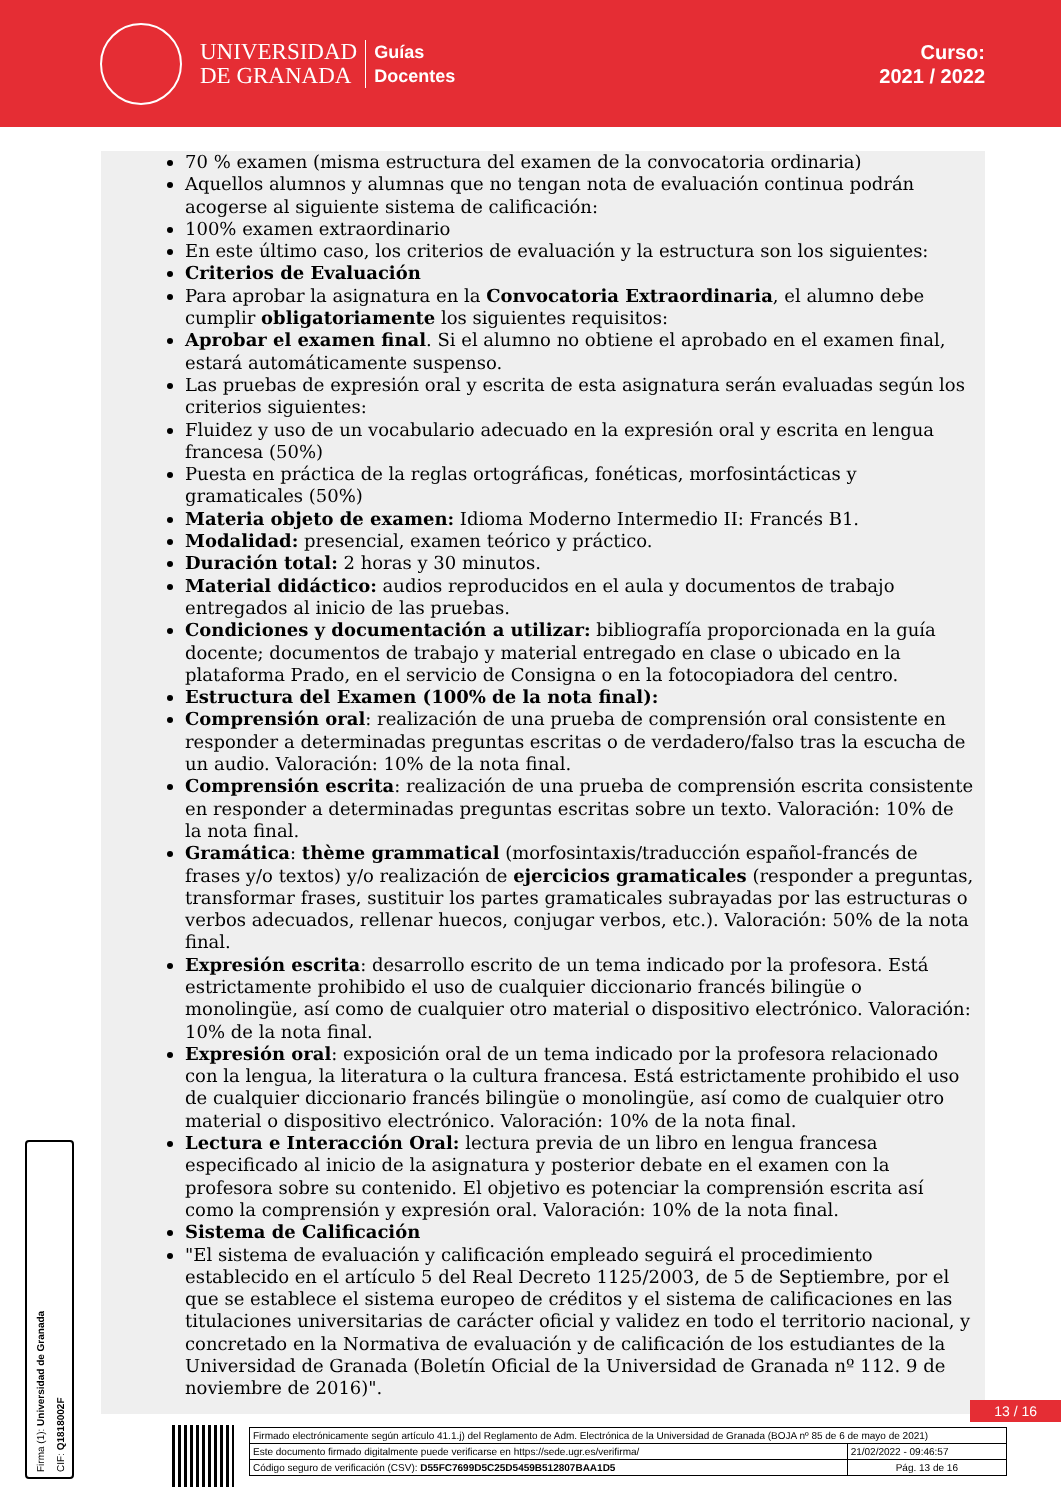UNIVERSIDAD
DE GRANADA
Guías
Docentes
Curso:
2021 / 2022
70 % examen (misma estructura del examen de la convocatoria ordinaria)
Aquellos alumnos y alumnas que no tengan nota de evaluación continua podrán acogerse al siguiente sistema de calificación:
100% examen extraordinario
En este último caso, los criterios de evaluación y la estructura son los siguientes:
Criterios de Evaluación
Para aprobar la asignatura en la Convocatoria Extraordinaria, el alumno debe cumplir obligatoriamente los siguientes requisitos:
Aprobar el examen final. Si el alumno no obtiene el aprobado en el examen final, estará automáticamente suspenso.
Las pruebas de expresión oral y escrita de esta asignatura serán evaluadas según los criterios siguientes:
Fluidez y uso de un vocabulario adecuado en la expresión oral y escrita en lengua francesa (50%)
Puesta en práctica de la reglas ortográficas, fonéticas, morfosintácticas y gramaticales (50%)
Materia objeto de examen: Idioma Moderno Intermedio II: Francés B1.
Modalidad: presencial, examen teórico y práctico.
Duración total: 2 horas y 30 minutos.
Material didáctico: audios reproducidos en el aula y documentos de trabajo entregados al inicio de las pruebas.
Condiciones y documentación a utilizar: bibliografía proporcionada en la guía docente; documentos de trabajo y material entregado en clase o ubicado en la plataforma Prado, en el servicio de Consigna o en la fotocopiadora del centro.
Estructura del Examen (100% de la nota final):
Comprensión oral: realización de una prueba de comprensión oral consistente en responder a determinadas preguntas escritas o de verdadero/falso tras la escucha de un audio. Valoración: 10% de la nota final.
Comprensión escrita: realización de una prueba de comprensión escrita consistente en responder a determinadas preguntas escritas sobre un texto. Valoración: 10% de la nota final.
Gramática: thème grammatical (morfosintaxis/traducción español-francés de frases y/o textos) y/o realización de ejercicios gramaticales (responder a preguntas, transformar frases, sustituir los partes gramaticales subrayadas por las estructuras o verbos adecuados, rellenar huecos, conjugar verbos, etc.). Valoración: 50% de la nota final.
Expresión escrita: desarrollo escrito de un tema indicado por la profesora. Está estrictamente prohibido el uso de cualquier diccionario francés bilingüe o monolingüe, así como de cualquier otro material o dispositivo electrónico. Valoración: 10% de la nota final.
Expresión oral: exposición oral de un tema indicado por la profesora relacionado con la lengua, la literatura o la cultura francesa. Está estrictamente prohibido el uso de cualquier diccionario francés bilingüe o monolingüe, así como de cualquier otro material o dispositivo electrónico. Valoración: 10% de la nota final.
Lectura e Interacción Oral: lectura previa de un libro en lengua francesa especificado al inicio de la asignatura y posterior debate en el examen con la profesora sobre su contenido. El objetivo es potenciar la comprensión escrita así como la comprensión y expresión oral. Valoración: 10% de la nota final.
Sistema de Calificación
"El sistema de evaluación y calificación empleado seguirá el procedimiento establecido en el artículo 5 del Real Decreto 1125/2003, de 5 de Septiembre, por el que se establece el sistema europeo de créditos y el sistema de calificaciones en las titulaciones universitarias de carácter oficial y validez en todo el territorio nacional, y concretado en la Normativa de evaluación y de calificación de los estudiantes de la Universidad de Granada (Boletín Oficial de la Universidad de Granada nº 112. 9 de noviembre de 2016)".
Firma (1): Universidad de Granada
CIF: Q1818002F
13 / 16
| Firmado electrónicamente según artículo 41.1.j) del Reglamento de Adm. Electrónica de la Universidad de Granada (BOJA nº 85 de 6 de mayo de 2021) | |
| Este documento firmado digitalmente puede verificarse en https://sede.ugr.es/verifirma/ | 21/02/2022 - 09:46:57 |
| Código seguro de verificación (CSV): D55FC7699D5C25D5459B512807BAA1D5 | Pág. 13 de 16 |